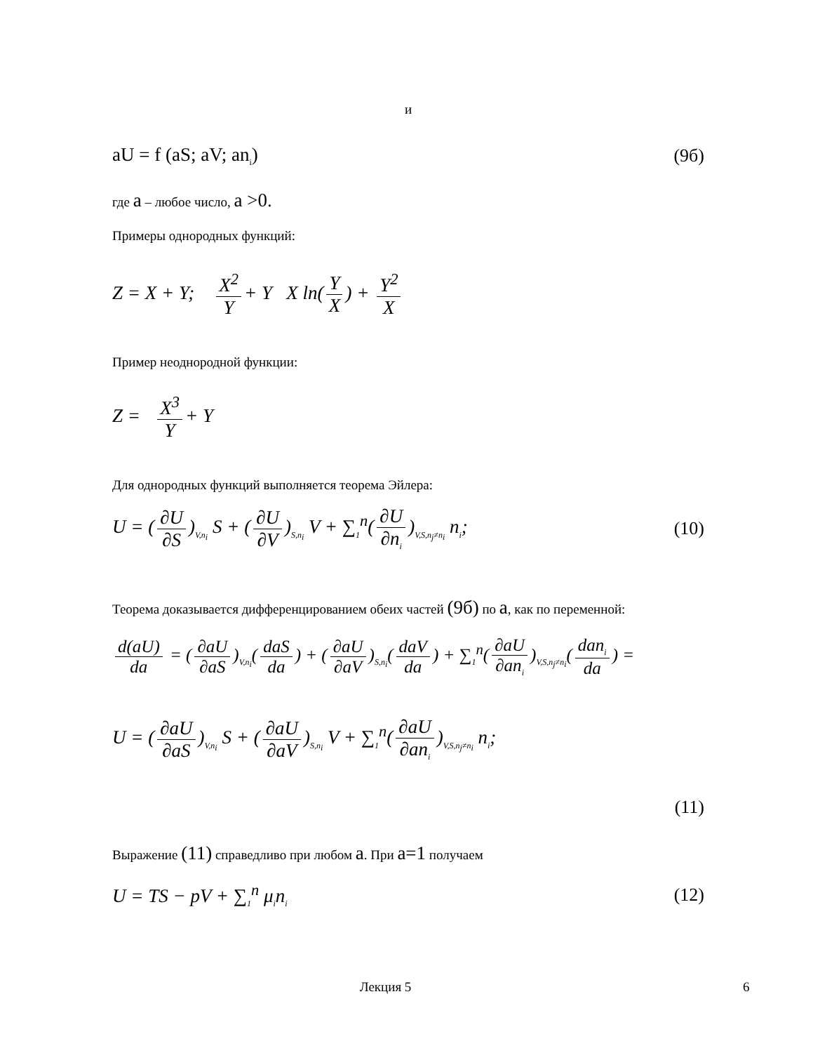и
aU = f (aS; aV; an<sub>i</sub>) (9б)
где a – любое число, a >0.
Примеры однородных функций:
Z = X + Y; X<sup>2</sup> Y + Y X ln(Y X) + Y<sup>2</sup> X
Пример неоднородной функции:
Z = X<sup>3</sup> Y + Y
Для однородных функций выполняется теорема Эйлера:
U = (∂U ∂S)<sub>V,n<sub>i</sub></sub> S + (∂U ∂V)<sub>S,n<sub>i</sub></sub> V + ∑<sub>1</sub><sup>n</sup>(∂U ∂n<sub>i</sub>)<sub>V,S,n<sub>j</sub>≠n<sub>i</sub></sub> n<sub>i</sub>; (10)
Теорема доказывается дифференцированием обеих частей (9б) по a, как по переменной:
d(aU) da = (∂aU ∂aS)<sub>V,n<sub>i</sub></sub>(daS da) + (∂aU ∂aV)<sub>S,n<sub>i</sub></sub>(daV da) + ∑<sub>1</sub><sup>n</sup>(∂aU ∂an<sub>i</sub>)<sub>V,S,n<sub>j</sub>≠n<sub>i</sub></sub>(dan<sub>i</sub> da) =
U = (∂aU ∂aS)<sub>V,n<sub>i</sub></sub> S + (∂aU ∂aV)<sub>S,n<sub>i</sub></sub> V + ∑<sub>1</sub><sup>n</sup>(∂aU ∂an<sub>i</sub>)<sub>V,S,n<sub>j</sub>≠n<sub>i</sub></sub> n<sub>i</sub>;
(11)
Выражение (11) справедливо при любом a. При a=1 получаем
U = TS − pV + ∑<sub>1</sub><sup>n</sup> μ<sub>i</sub>n<sub>i</sub> (12)
Лекция 5 6